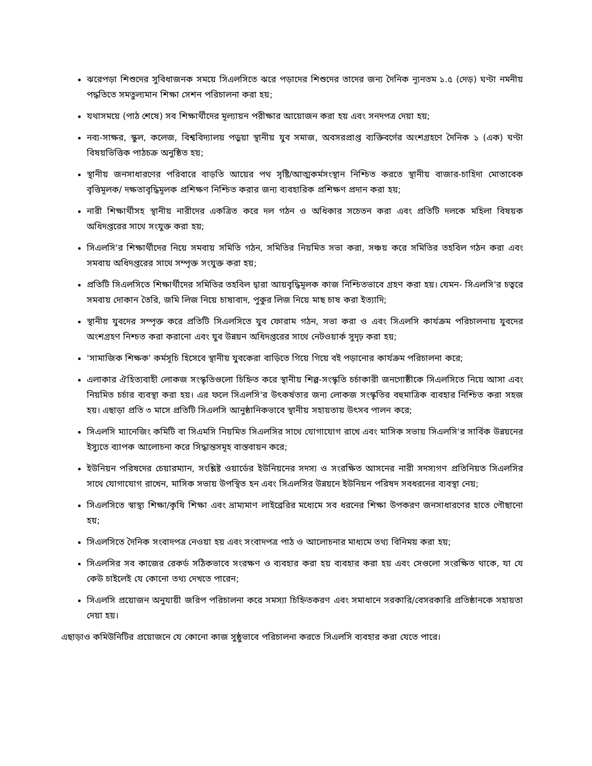ঝরেপড়া শিশুদের সুবিধাজনক সময়ে সিএলসিতে ঝরে পড়াদের শিশুদের তাদের জন্য দৈনিক ন্যূনতম ১.৫ (দেড়) ঘণ্টা নমনীয় পদ্ধতিতে সমতুল্যমান শিক্ষা সেশন পরিচালনা করা হয়;
যথাসময়ে (পাঠ শেষে) সব শিক্ষার্থীদের মূল্যায়ন পরীক্ষার আয়োজন করা হয় এবং সনদপত্র দেয়া হয়;
নব্য-সাক্ষর, স্কুল, কলেজ, বিশ্ববিদ্যালয় পড়ুয়া স্থানীয় যুব সমাজ, অবসরপ্রাপ্ত ব্যক্তিবর্গের অংশগ্রহণে দৈনিক ১ (এক) ঘণ্টা বিষয়ভিত্তিক পাঠচক্র অনুষ্ঠিত হয়;
স্থানীয় জনসাধারণের পরিবারে বাড়তি আয়ের পথ সৃষ্টি/আত্মকর্মসংস্থান নিশ্চিত করতে স্থানীয় বাজার-চাহিদা মোতাবেক বৃত্তিমূলক/ দক্ষতাবৃদ্ধিমূলক প্রশিক্ষণ নিশ্চিত করার জন্য ব্যবহারিক প্রশিক্ষণ প্রদান করা হয়;
নারী শিক্ষার্থীসহ স্থানীয় নারীদের একত্রিত করে দল গঠন ও অধিকার সচেতন করা এবং প্রতিটি দলকে মহিলা বিষয়ক অধিদপ্তরের সাথে সংযুক্ত করা হয়;
সিএলসি'র শিক্ষার্থীদের নিয়ে সমবায় সমিতি গঠন, সমিতির নিয়মিত সভা করা, সঞ্চয় করে সমিতির তহবিল গঠন করা এবং সমবায় অধিদপ্তরের সাথে সম্পৃক্ত সংযুক্ত করা হয়;
প্রতিটি সিএলসিতে শিক্ষার্থীদের সমিতির তহবিল দ্বারা আয়বৃদ্ধিমূলক কাজ নিশ্চিতভাবে গ্রহণ করা হয়। যেমন- সিএলসি'র চত্বরে সমবায় দোকান তৈরি, জমি লিজ নিয়ে চাষাবাদ, পুকুর লিজ নিয়ে মাছ চাষ করা ইত্যাদি;
স্থানীয় যুবদের সম্পৃক্ত করে প্রতিটি সিএলসিতে যুব ফোরাম গঠন, সভা করা ও এবং সিএলসি কার্যক্রম পরিচালনায় যুবদের অংশগ্রহণ নিশ্চত করা করানো এবং যুব উন্নয়ন অধিদপ্তরের সাথে নেটওয়ার্ক সুদৃঢ় করা হয়;
'সামাজিক শিক্ষক' কর্মসূচি হিসেবে স্থানীয় যুবকেরা বাড়িতে গিয়ে গিয়ে বই পড়ানোর কার্যক্রম পরিচালনা করে;
এলাকার ঐহিত্যবাহী লোকজ সংস্কৃতিগুলো চিহ্নিত করে স্থানীয় শিল্প-সংস্কৃতি চর্চাকারী জনগোষ্ঠীকে সিএলসিতে নিয়ে আসা এবং নিয়মিত চর্চার ব্যবস্থা করা হয়। এর ফলে সিএলসি'র উৎকর্ষতার জন্য লোকজ সংস্কৃতির বহুমাত্রিক ব্যবহার নিশ্চিত করা সহজ হয়। এছাড়া প্রতি ৩ মাসে প্রতিটি সিএলসি আনুষ্ঠানিকভাবে স্থানীয় সহায়তায় উৎসব পালন করে;
সিএলসি ম্যানেজিং কমিটি বা সিএমসি নিয়মিত সিএলসির সাথে যোগাযোগ রাখে এবং মাসিক সভায় সিএলসি'র সার্বিক উন্নয়নের ইস্যুতে ব্যাপক আলোচনা করে সিদ্ধান্তসমূহ বাস্তবায়ন করে;
ইউনিয়ন পরিষদের চেয়ারম্যান, সংশ্লিষ্ট ওয়ার্ডের ইউনিয়নের সদস্য ও সংরক্ষিত আসনের নারী সদস্যগণ প্রতিনিয়ত সিএলসির সাথে যোগাযোগ রাখেন, মাসিক সভায় উপস্থিত হন এবং সিএলসির উন্নয়নে ইউনিয়ন পরিষদ সবধরনের ব্যবস্থা নেয়;
সিএলসিতে স্বাস্থ্য শিক্ষা/কৃষি শিক্ষা এবং ভ্রাম্যমাণ লাইব্রেরির মধ্যেমে সব ধরনের শিক্ষা উপকরণ জনসাধারণের হাতে পৌছানো হয়;
সিএলসিতে দৈনিক সংবাদপত্র নেওয়া হয় এবং সংবাদপত্র পাঠ ও আলোচনার মাধ্যমে তথ্য বিনিময় করা হয়;
সিএলসির সব কাজের রেকর্ড সঠিকভাবে সংরক্ষণ ও ব্যবহার করা হয় ব্যবহার করা হয় এবং সেগুলো সংরক্ষিত থাকে, যা যে কেউ চাইলেই যে কোনো তথ্য দেখতে পারেন;
সিএলসি প্রয়োজন অনুযায়ী জরিপ পরিচালনা করে সমস্যা চিহ্নিতকরণ এবং সমাধানে সরকারি/বেসরকারি প্রতিষ্ঠানকে সহায়তা দেয়া হয়।
এছাড়াও কমিউনিটির প্রয়োজনে যে কোনো কাজ সুষ্ঠুভাবে পরিচালনা করতে সিএলসি ব্যবহার করা যেতে পারে।